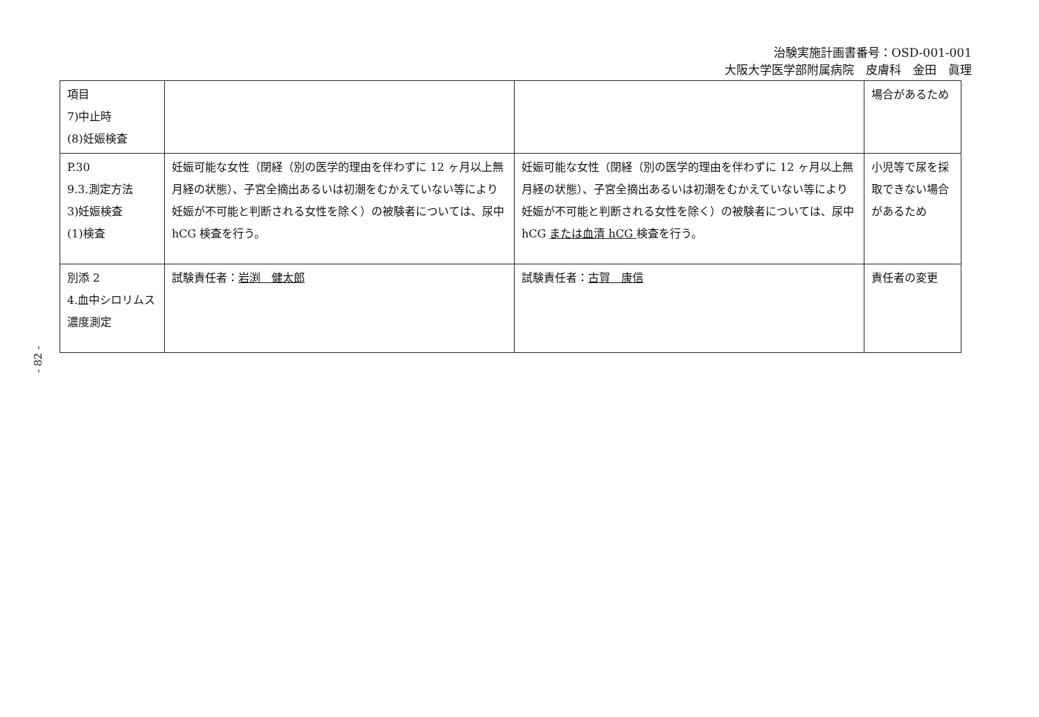治験実施計画書番号：OSD-001-001
大阪大学医学部附属病院　皮膚科　金田　眞理
- 82 -
| 項目 7)中止時 (8)妊娠検査 | | | 場合があるため |
| P.30 9.3.測定方法 3)妊娠検査 (1)検査 | 妊娠可能な女性（閉経（別の医学的理由を伴わずに 12 ヶ月以上無月経の状態）、子宮全摘出あるいは初潮をむかえていない等により妊娠が不可能と判断される女性を除く）の被験者については、尿中 hCG 検査を行う。 | 妊娠可能な女性（閉経（別の医学的理由を伴わずに 12 ヶ月以上無月経の状態）、子宮全摘出あるいは初潮をむかえていない等により妊娠が不可能と判断される女性を除く）の被験者については、尿中 hCG または血清 hCG 検査を行う。 | 小児等で尿を採取できない場合があるため |
| 別添 2 4.血中シロリムス濃度測定 | 試験責任者： 岩渕 健太郎 | 試験責任者： 古賀 康信 | 責任者の変更 |